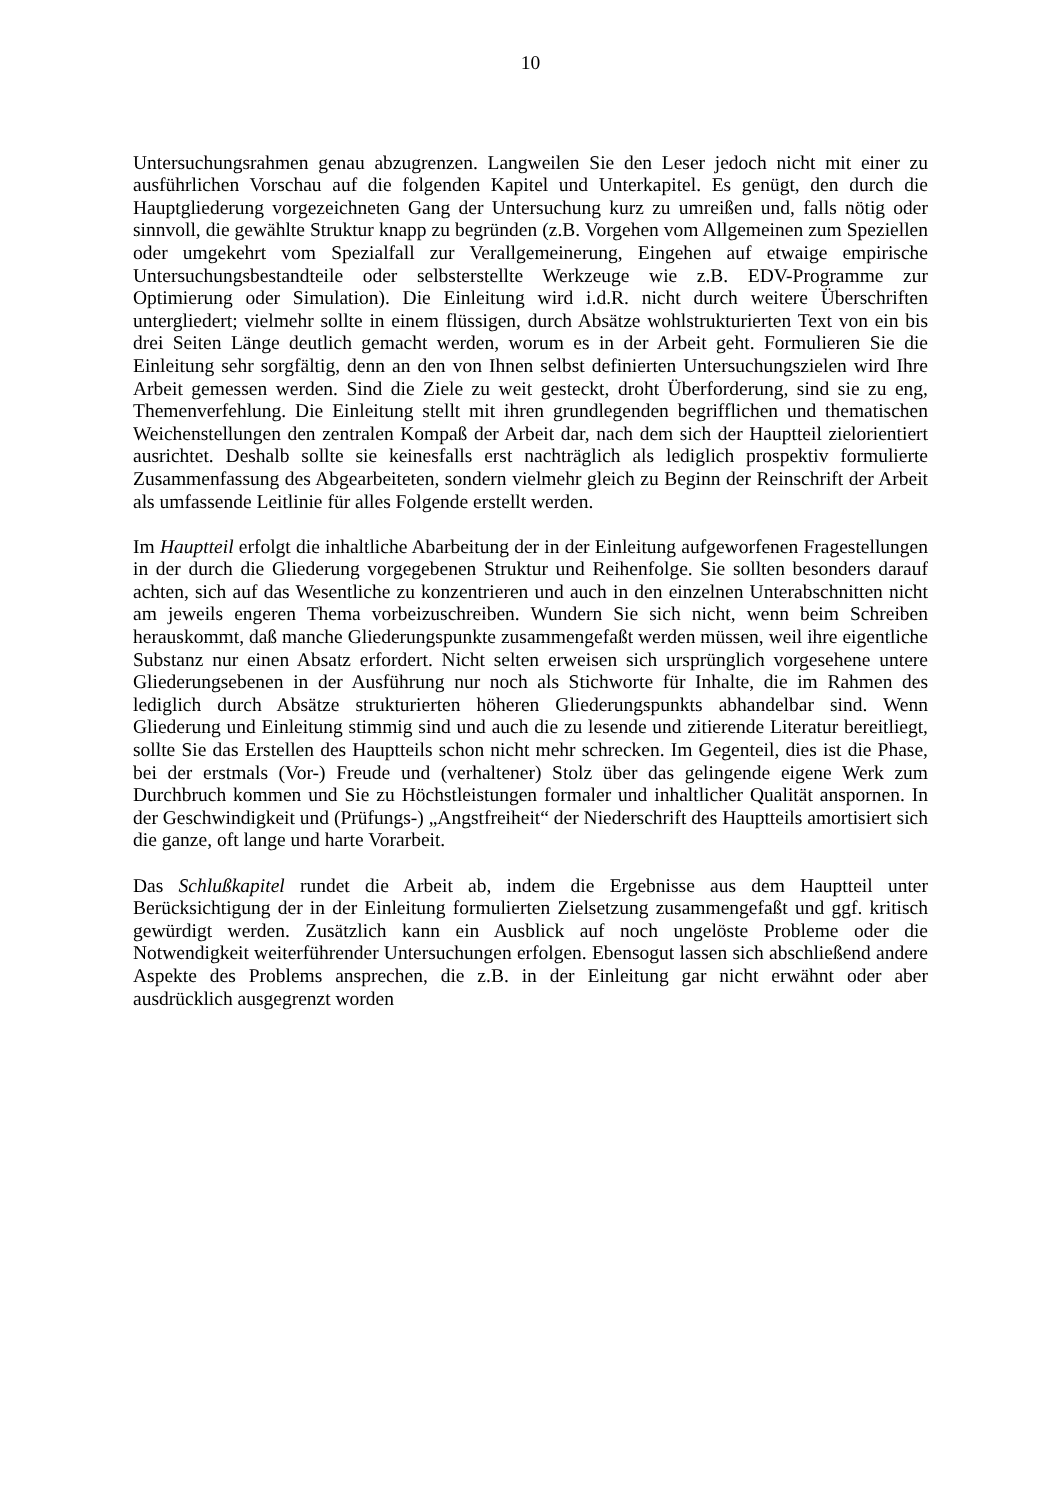10
Untersuchungsrahmen genau abzugrenzen. Langweilen Sie den Leser jedoch nicht mit einer zu ausführlichen Vorschau auf die folgenden Kapitel und Unterkapitel. Es genügt, den durch die Hauptgliederung vorgezeichneten Gang der Untersuchung kurz zu umreißen und, falls nötig oder sinnvoll, die gewählte Struktur knapp zu begründen (z.B. Vorgehen vom Allgemeinen zum Speziellen oder umgekehrt vom Spezialfall zur Verallgemeinerung, Eingehen auf etwaige empirische Untersuchungsbestandteile oder selbsterstellte Werkzeuge wie z.B. EDV-Programme zur Optimierung oder Simulation). Die Einleitung wird i.d.R. nicht durch weitere Überschriften untergliedert; vielmehr sollte in einem flüssigen, durch Absätze wohlstrukturierten Text von ein bis drei Seiten Länge deutlich gemacht werden, worum es in der Arbeit geht. Formulieren Sie die Einleitung sehr sorgfältig, denn an den von Ihnen selbst definierten Untersuchungszielen wird Ihre Arbeit gemessen werden. Sind die Ziele zu weit gesteckt, droht Überforderung, sind sie zu eng, Themenverfehlung. Die Einleitung stellt mit ihren grundlegenden begrifflichen und thematischen Weichenstellungen den zentralen Kompaß der Arbeit dar, nach dem sich der Hauptteil zielorientiert ausrichtet. Deshalb sollte sie keinesfalls erst nachträglich als lediglich prospektiv formulierte Zusammenfassung des Abgearbeiteten, sondern vielmehr gleich zu Beginn der Reinschrift der Arbeit als umfassende Leitlinie für alles Folgende erstellt werden.
Im Hauptteil erfolgt die inhaltliche Abarbeitung der in der Einleitung aufgeworfenen Fragestellungen in der durch die Gliederung vorgegebenen Struktur und Reihenfolge. Sie sollten besonders darauf achten, sich auf das Wesentliche zu konzentrieren und auch in den einzelnen Unterabschnitten nicht am jeweils engeren Thema vorbeizuschreiben. Wundern Sie sich nicht, wenn beim Schreiben herauskommt, daß manche Gliederungspunkte zusammengefaßt werden müssen, weil ihre eigentliche Substanz nur einen Absatz erfordert. Nicht selten erweisen sich ursprünglich vorgesehene untere Gliederungsebenen in der Ausführung nur noch als Stichworte für Inhalte, die im Rahmen des lediglich durch Absätze strukturierten höheren Gliederungspunkts abhandelbar sind. Wenn Gliederung und Einleitung stimmig sind und auch die zu lesende und zitierende Literatur bereitliegt, sollte Sie das Erstellen des Hauptteils schon nicht mehr schrecken. Im Gegenteil, dies ist die Phase, bei der erstmals (Vor-) Freude und (verhaltener) Stolz über das gelingende eigene Werk zum Durchbruch kommen und Sie zu Höchstleistungen formaler und inhaltlicher Qualität anspornen. In der Geschwindigkeit und (Prüfungs-) „Angstfreiheit“ der Niederschrift des Hauptteils amortisiert sich die ganze, oft lange und harte Vorarbeit.
Das Schlußkapitel rundet die Arbeit ab, indem die Ergebnisse aus dem Hauptteil unter Berücksichtigung der in der Einleitung formulierten Zielsetzung zusammengefaßt und ggf. kritisch gewürdigt werden. Zusätzlich kann ein Ausblick auf noch ungelöste Probleme oder die Notwendigkeit weiterführender Untersuchungen erfolgen. Ebensogut lassen sich abschließend andere Aspekte des Problems ansprechen, die z.B. in der Einleitung gar nicht erwähnt oder aber ausdrücklich ausgegrenzt worden